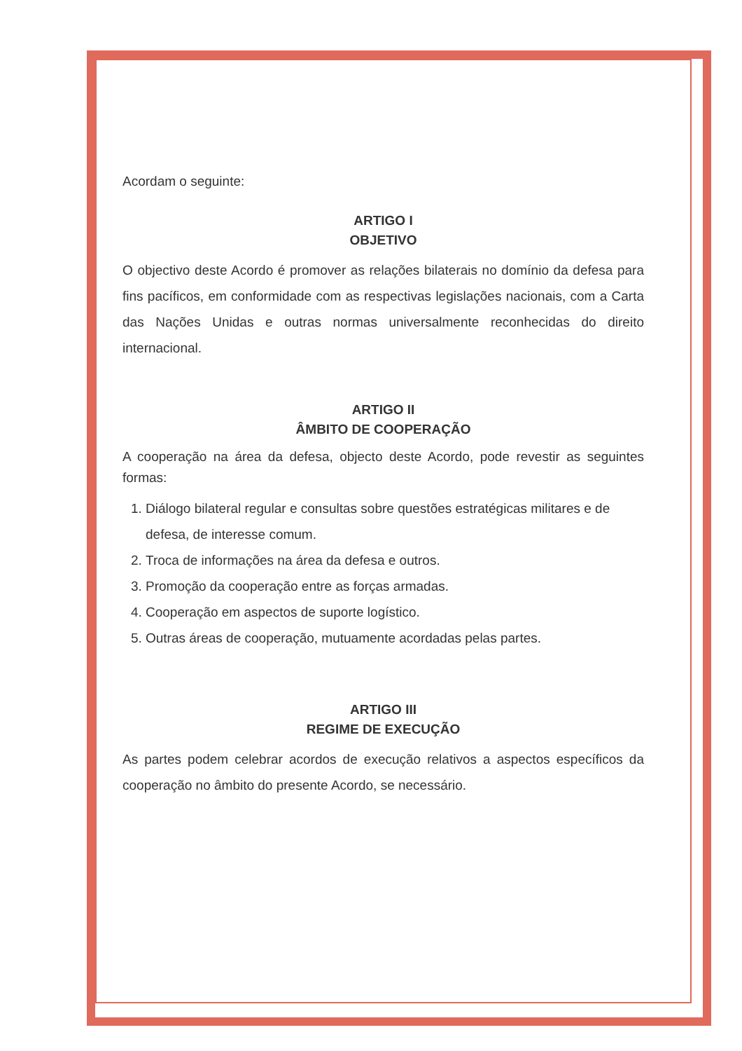Acordam o seguinte:
ARTIGO I
OBJETIVO
O objectivo deste Acordo é promover as relações bilaterais no domínio da defesa para fins pacíficos, em conformidade com as respectivas legislações nacionais, com a Carta das Nações Unidas e outras normas universalmente reconhecidas do direito internacional.
ARTIGO II
ÂMBITO DE COOPERAÇÃO
A cooperação na área da defesa, objecto deste Acordo, pode revestir as seguintes formas:
1. Diálogo bilateral regular e consultas sobre questões estratégicas militares e de defesa, de interesse comum.
2. Troca de informações na área da defesa e outros.
3. Promoção da cooperação entre as forças armadas.
4. Cooperação em aspectos de suporte logístico.
5. Outras áreas de cooperação, mutuamente acordadas pelas partes.
ARTIGO III
REGIME DE EXECUÇÃO
As partes podem celebrar acordos de execução relativos a aspectos específicos da cooperação no âmbito do presente Acordo, se necessário.